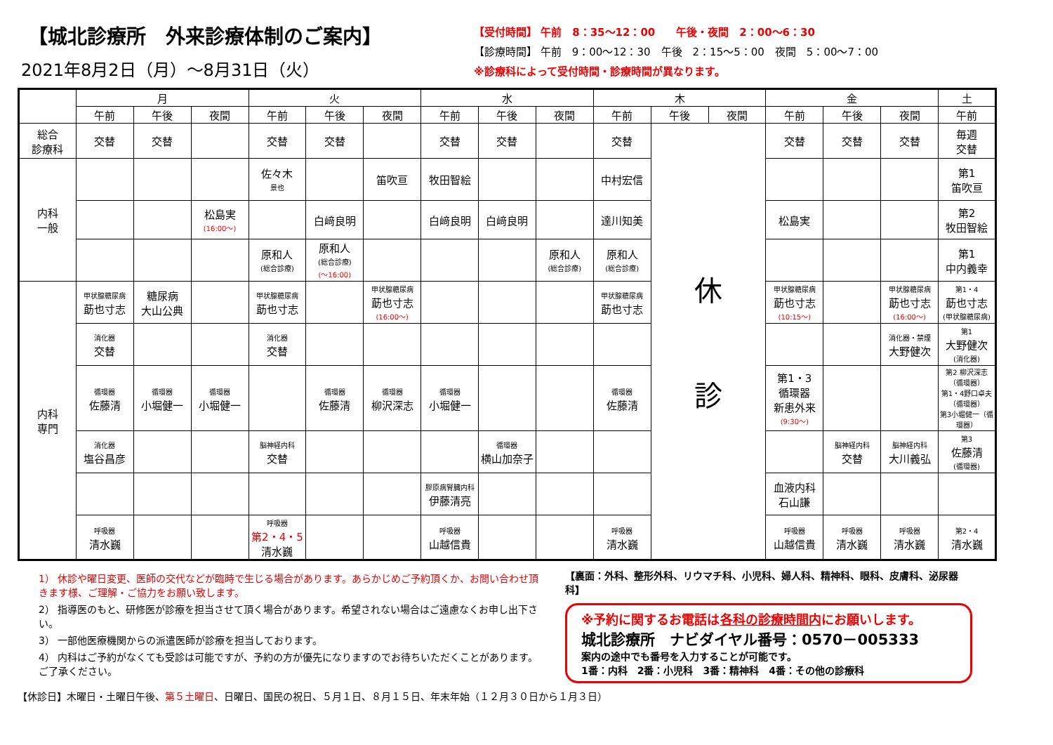【城北診療所　外来診療体制のご案内】
2021年8月2日（月）～8月31日（火）
【受付時間】 午前　8：35～12：00　　午後・夜間　2：00～6：30
【診療時間】 午前　9：00～12：30　午後　2：15～5：00　夜間　5：00～7：00
※診療科によって受付時間・診療時間が異なります。
| | 月 | | | 火 | | | 水 | | | 木 | | | 金 | | | 土 |
| --- | --- | --- | --- | --- | --- | --- | --- | --- | --- | --- | --- | --- | --- | --- | --- | --- |
| | 午前 | 午後 | 夜間 | 午前 | 午後 | 夜間 | 午前 | 午後 | 夜間 | 午前 | 午後 | 夜間 | 午前 | 午後 | 夜間 | 午前 |
| 総合 診療科 | 交替 | 交替 | | 交替 | 交替 | | 交替 | 交替 | | 交替 | 休 診 | | 交替 | 交替 | 交替 | 毎週 交替 |
| 内科 一般 | | | | 佐々木 景也 | | 笛吹亘 | 牧田智絵 | | | 中村宏信 | | | | | | 第1 笛吹亘 |
| | | | 松島実 (16:00～) | | 白﨑良明 | | 白﨑良明 | 白﨑良明 | | 達川知美 | | | 松島実 | | | 第2 牧田智絵 |
| | | | | 原和人 (総合診療) | 原和人 (総合診療) (～16:00) | | | | 原和人 (総合診療) | 原和人 (総合診療) | | | | | | 第1 中内義幸 |
| 内科 専門 | 甲状腺糖尿病 莇也寸志 | 糖尿病 大山公典 | | 甲状腺糖尿病 莇也寸志 | | 甲状腺糖尿病 莇也寸志 (16:00～) | | | | 甲状腺糖尿病 莇也寸志 | | | 甲状腺糖尿病 莇也寸志 (10:15～) | | 甲状腺糖尿病 莇也寸志 (16:00～) | 第1・4 莇也寸志 (甲状腺糖尿病) |
| | 消化器 交替 | | | 消化器 交替 | | | | | | | | | | | 消化器・禁煙 大野健次 | 第1 大野健次 (消化器) |
| | 循環器 佐藤清 | 循環器 小堀健一 | 循環器 小堀健一 | | 循環器 佐藤清 | 循環器 柳沢深志 | 循環器 小堀健一 | | | 循環器 佐藤清 | | | 第1・3 循環器 新患外来 (9:30～) | | | 第2 柳沢深志（循環器） 第1・4野口卓夫（循環器） 第3小堀健一（循環器） |
| | 消化器 塩谷昌彦 | | | 脳神経内科 交替 | | | | 循環器 横山加奈子 | | | | | | 脳神経内科 交替 | 脳神経内科 大川義弘 | 第3 佐藤清 (循環器) |
| | | | | | | | 膠原病腎臓内科 伊藤清亮 | | | | | | 血液内科 石山謙 | | | |
| | 呼吸器 清水巍 | | | 呼吸器 第2・4・5 清水巍 | | | 呼吸器 山越信貴 | | | 呼吸器 清水巍 | | | 呼吸器 山越信貴 | 呼吸器 清水巍 | 呼吸器 清水巍 | 第2・4 清水巍 |
1） 休診や曜日変更、医師の交代などが臨時で生じる場合があります。あらかじめご予約頂くか、お問い合わせ頂きます様、ご理解・ご協力をお願い致します。
2） 指導医のもと、研修医が診療を担当させて頂く場合があります。希望されない場合はご遠慮なくお申し出下さい。
3） 一部他医療機関からの派遣医師が診療を担当しております。
4） 内科はご予約がなくても受診は可能ですが、予約の方が優先になりますのでお待ちいただくことがあります。ご了承ください。
【裏面：外科、整形外科、リウマチ科、小児科、婦人科、精神科、眼科、皮膚科、泌尿器科】
※予約に関するお電話は各科の診療時間内にお願いします。
城北診療所　ナビダイヤル番号：0570－005333
案内の途中でも番号を入力することが可能です。
1番：内科　2番：小児科　3番：精神科　4番：その他の診療科
【休診日】木曜日・土曜日午後、第５土曜日、日曜日、国民の祝日、５月１日、８月１５日、年末年始（１２月３０日から１月３日）